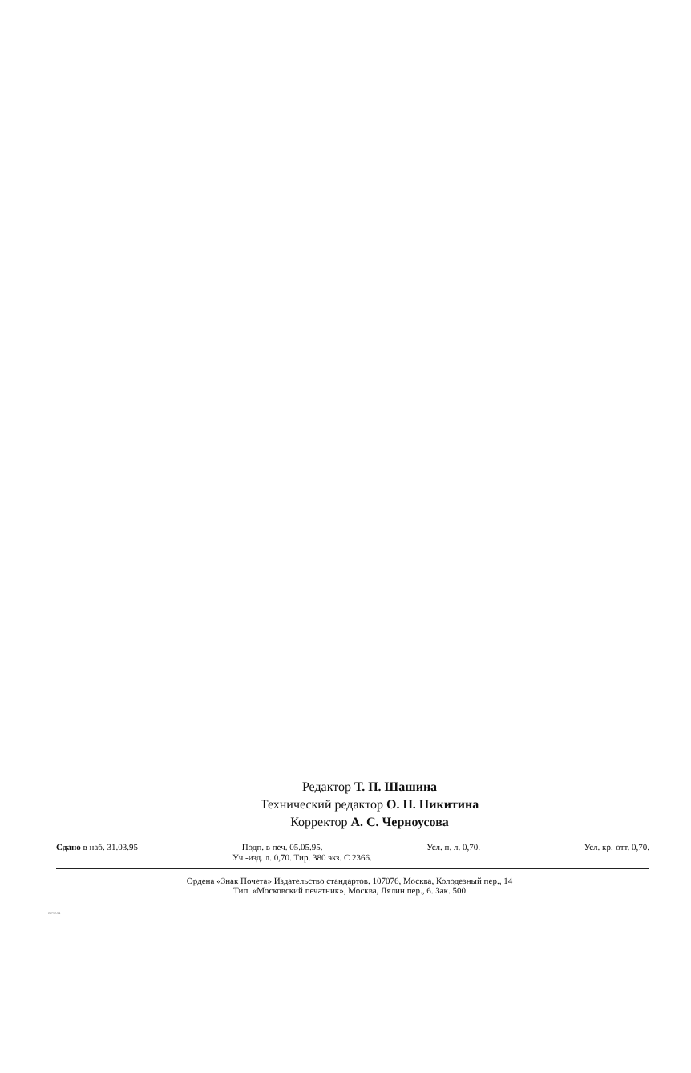Редактор Т. П. Шашина
Технический редактор О. Н. Никитина
Корректор А. С. Черноусова
Сдано в наб. 31.03.95 Подп. в печ. 05.05.95. Усл. п. л. 0,70. Усл. кр.-отт. 0,70.
Уч.-изд. л. 0,70. Тир. 380 экз. С 2366.
Ордена «Знак Почета» Издательство стандартов. 107076, Москва, Колодезный пер., 14
Тип. «Московский печатник», Москва, Лялин пер., 6. Зак. 500
26712-94